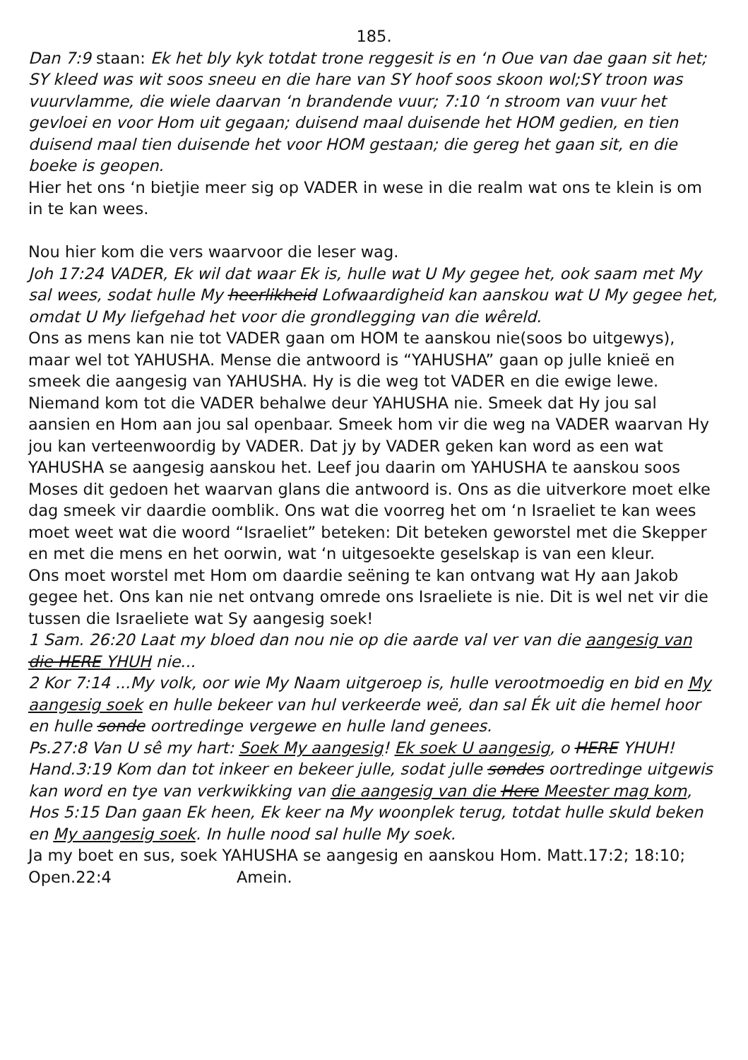185.
Dan 7:9 staan: Ek het bly kyk totdat trone reggesit is en ‘n Oue van dae gaan sit het; SY kleed was wit soos sneeu en die hare van SY hoof soos skoon wol;SY troon was vuurvlamme, die wiele daarvan ‘n brandende vuur; 7:10 ‘n stroom van vuur het gevloei en voor Hom uit gegaan; duisend maal duisende het HOM gedien, en tien duisend maal tien duisende het voor HOM gestaan; die gereg het gaan sit, en die boeke is geopen.
Hier het ons ‘n bietjie meer sig op VADER in wese in die realm wat ons te klein is om in te kan wees.
Nou hier kom die vers waarvoor die leser wag.
Joh 17:24 VADER, Ek wil dat waar Ek is, hulle wat U My gegee het, ook saam met My sal wees, sodat hulle My heerlikheid Lofwaardigheid kan aanskou wat U My gegee het, omdat U My liefgehad het voor die grondlegging van die wêreld.
Ons as mens kan nie tot VADER gaan om HOM te aanskou nie(soos bo uitgewys), maar wel tot YAHUSHA. Mense die antwoord is “YAHUSHA” gaan op julle knieë en smeek die aangesig van YAHUSHA. Hy is die weg tot VADER en die ewige lewe. Niemand kom tot die VADER behalwe deur YAHUSHA nie. Smeek dat Hy jou sal aansien en Hom aan jou sal openbaar. Smeek hom vir die weg na VADER waarvan Hy jou kan verteenwoordig by VADER. Dat jy by VADER geken kan word as een wat YAHUSHA se aangesig aanskou het. Leef jou daarin om YAHUSHA te aanskou soos Moses dit gedoen het waarvan glans die antwoord is. Ons as die uitverkore moet elke dag smeek vir daardie oomblik. Ons wat die voorreg het om ‘n Israeliet te kan wees moet weet wat die woord “Israeliet” beteken: Dit beteken geworstel met die Skepper en met die mens en het oorwin, wat ‘n uitgesoekte geselskap is van een kleur.
Ons moet worstel met Hom om daardie seëning te kan ontvang wat Hy aan Jakob gegee het. Ons kan nie net ontvang omrede ons Israeliete is nie. Dit is wel net vir die tussen die Israeliete wat Sy aangesig soek!
1 Sam. 26:20 Laat my bloed dan nou nie op die aarde val ver van die aangesig van die HERE YHUH nie...
2 Kor 7:14 ...My volk, oor wie My Naam uitgeroep is, hulle verootmoedig en bid en My aangesig soek en hulle bekeer van hul verkeerde weë, dan sal Ék uit die hemel hoor en hulle sonde oortredinge vergewe en hulle land genees.
Ps.27:8 Van U sê my hart: Soek My aangesig! Ek soek U aangesig, o HERE YHUH!
Hand.3:19 Kom dan tot inkeer en bekeer julle, sodat julle sondes oortredinge uitgewis kan word en tye van verkwikking van die aangesig van die Here Meester mag kom, Hos 5:15 Dan gaan Ek heen, Ek keer na My woonplek terug, totdat hulle skuld beken en My aangesig soek. In hulle nood sal hulle My soek.
Ja my boet en sus, soek YAHUSHA se aangesig en aanskou Hom. Matt.17:2; 18:10; Open.22:4 Amein.